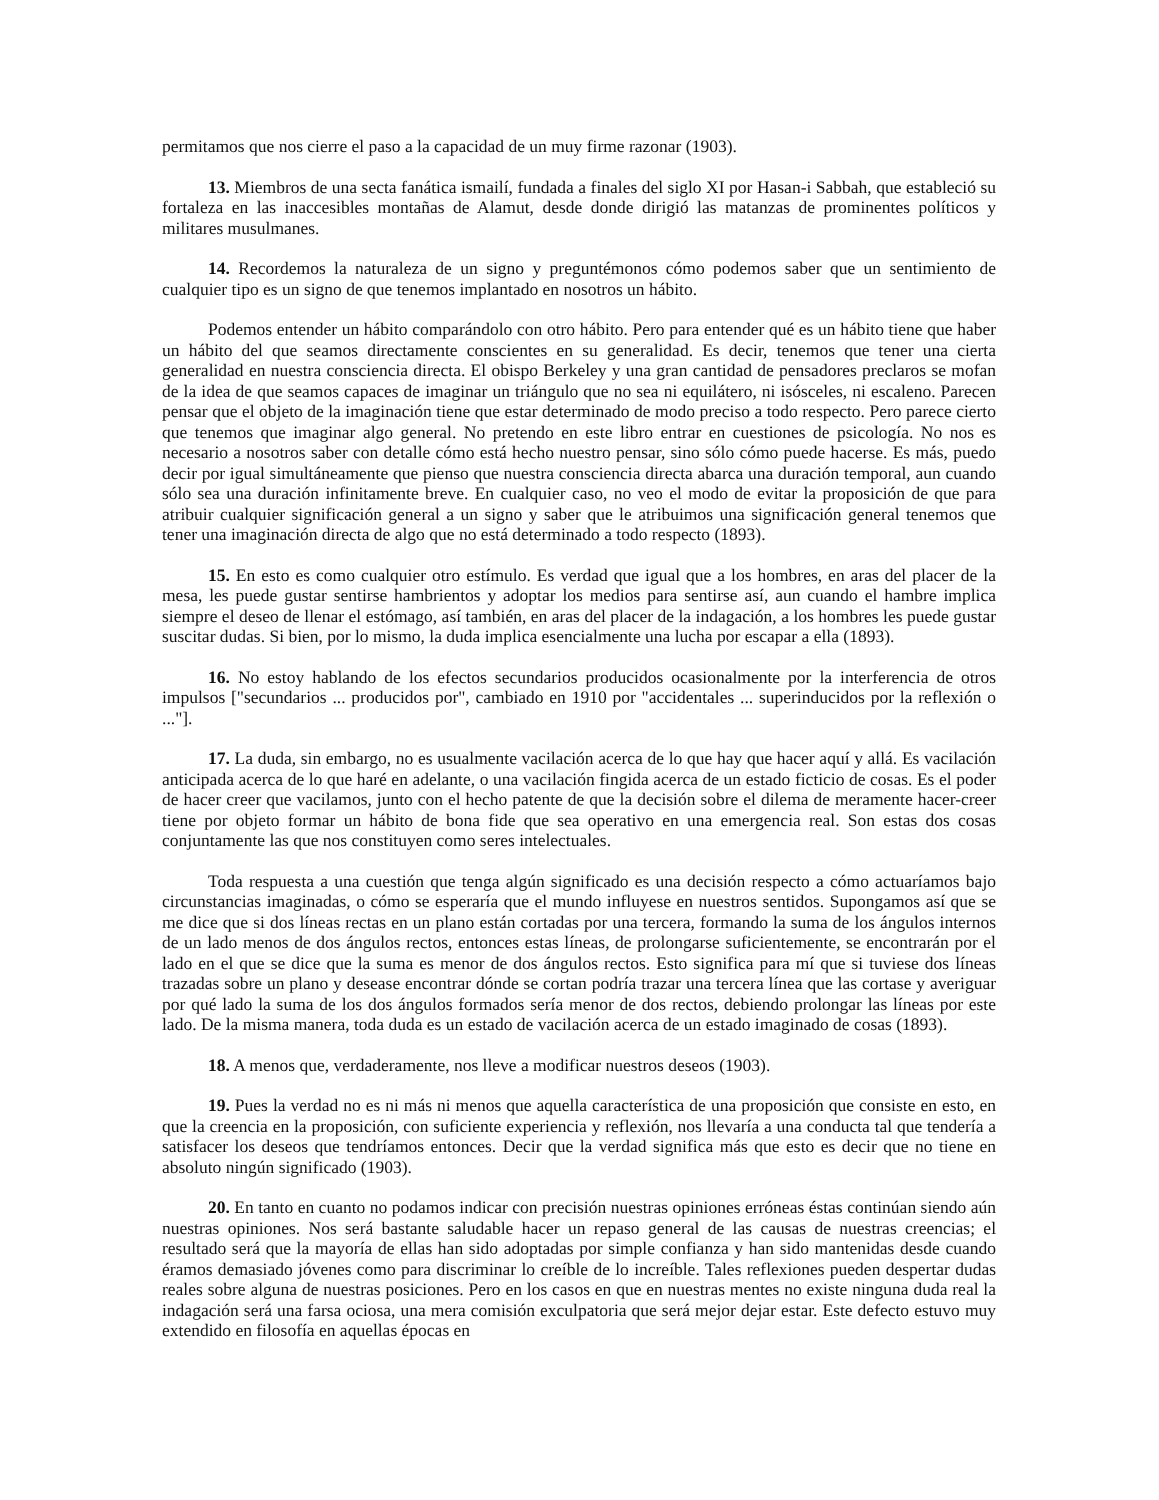permitamos que nos cierre el paso a la capacidad de un muy firme razonar (1903).
13. Miembros de una secta fanática ismailí, fundada a finales del siglo XI por Hasan-i Sabbah, que estableció su fortaleza en las inaccesibles montañas de Alamut, desde donde dirigió las matanzas de prominentes políticos y militares musulmanes.
14. Recordemos la naturaleza de un signo y preguntémonos cómo podemos saber que un sentimiento de cualquier tipo es un signo de que tenemos implantado en nosotros un hábito.
Podemos entender un hábito comparándolo con otro hábito. Pero para entender qué es un hábito tiene que haber un hábito del que seamos directamente conscientes en su generalidad. Es decir, tenemos que tener una cierta generalidad en nuestra consciencia directa. El obispo Berkeley y una gran cantidad de pensadores preclaros se mofan de la idea de que seamos capaces de imaginar un triángulo que no sea ni equilátero, ni isósceles, ni escaleno. Parecen pensar que el objeto de la imaginación tiene que estar determinado de modo preciso a todo respecto. Pero parece cierto que tenemos que imaginar algo general. No pretendo en este libro entrar en cuestiones de psicología. No nos es necesario a nosotros saber con detalle cómo está hecho nuestro pensar, sino sólo cómo puede hacerse. Es más, puedo decir por igual simultáneamente que pienso que nuestra consciencia directa abarca una duración temporal, aun cuando sólo sea una duración infinitamente breve. En cualquier caso, no veo el modo de evitar la proposición de que para atribuir cualquier significación general a un signo y saber que le atribuimos una significación general tenemos que tener una imaginación directa de algo que no está determinado a todo respecto (1893).
15. En esto es como cualquier otro estímulo. Es verdad que igual que a los hombres, en aras del placer de la mesa, les puede gustar sentirse hambrientos y adoptar los medios para sentirse así, aun cuando el hambre implica siempre el deseo de llenar el estómago, así también, en aras del placer de la indagación, a los hombres les puede gustar suscitar dudas. Si bien, por lo mismo, la duda implica esencialmente una lucha por escapar a ella (1893).
16. No estoy hablando de los efectos secundarios producidos ocasionalmente por la interferencia de otros impulsos ["secundarios ... producidos por", cambiado en 1910 por "accidentales ... superinducidos por la reflexión o ..."].
17. La duda, sin embargo, no es usualmente vacilación acerca de lo que hay que hacer aquí y allá. Es vacilación anticipada acerca de lo que haré en adelante, o una vacilación fingida acerca de un estado ficticio de cosas. Es el poder de hacer creer que vacilamos, junto con el hecho patente de que la decisión sobre el dilema de meramente hacer-creer tiene por objeto formar un hábito de bona fide que sea operativo en una emergencia real. Son estas dos cosas conjuntamente las que nos constituyen como seres intelectuales.
Toda respuesta a una cuestión que tenga algún significado es una decisión respecto a cómo actuaríamos bajo circunstancias imaginadas, o cómo se esperaría que el mundo influyese en nuestros sentidos. Supongamos así que se me dice que si dos líneas rectas en un plano están cortadas por una tercera, formando la suma de los ángulos internos de un lado menos de dos ángulos rectos, entonces estas líneas, de prolongarse suficientemente, se encontrarán por el lado en el que se dice que la suma es menor de dos ángulos rectos. Esto significa para mí que si tuviese dos líneas trazadas sobre un plano y desease encontrar dónde se cortan podría trazar una tercera línea que las cortase y averiguar por qué lado la suma de los dos ángulos formados sería menor de dos rectos, debiendo prolongar las líneas por este lado. De la misma manera, toda duda es un estado de vacilación acerca de un estado imaginado de cosas (1893).
18. A menos que, verdaderamente, nos lleve a modificar nuestros deseos (1903).
19. Pues la verdad no es ni más ni menos que aquella característica de una proposición que consiste en esto, en que la creencia en la proposición, con suficiente experiencia y reflexión, nos llevaría a una conducta tal que tendería a satisfacer los deseos que tendríamos entonces. Decir que la verdad significa más que esto es decir que no tiene en absoluto ningún significado (1903).
20. En tanto en cuanto no podamos indicar con precisión nuestras opiniones erróneas éstas continúan siendo aún nuestras opiniones. Nos será bastante saludable hacer un repaso general de las causas de nuestras creencias; el resultado será que la mayoría de ellas han sido adoptadas por simple confianza y han sido mantenidas desde cuando éramos demasiado jóvenes como para discriminar lo creíble de lo increíble. Tales reflexiones pueden despertar dudas reales sobre alguna de nuestras posiciones. Pero en los casos en que en nuestras mentes no existe ninguna duda real la indagación será una farsa ociosa, una mera comisión exculpatoria que será mejor dejar estar. Este defecto estuvo muy extendido en filosofía en aquellas épocas en